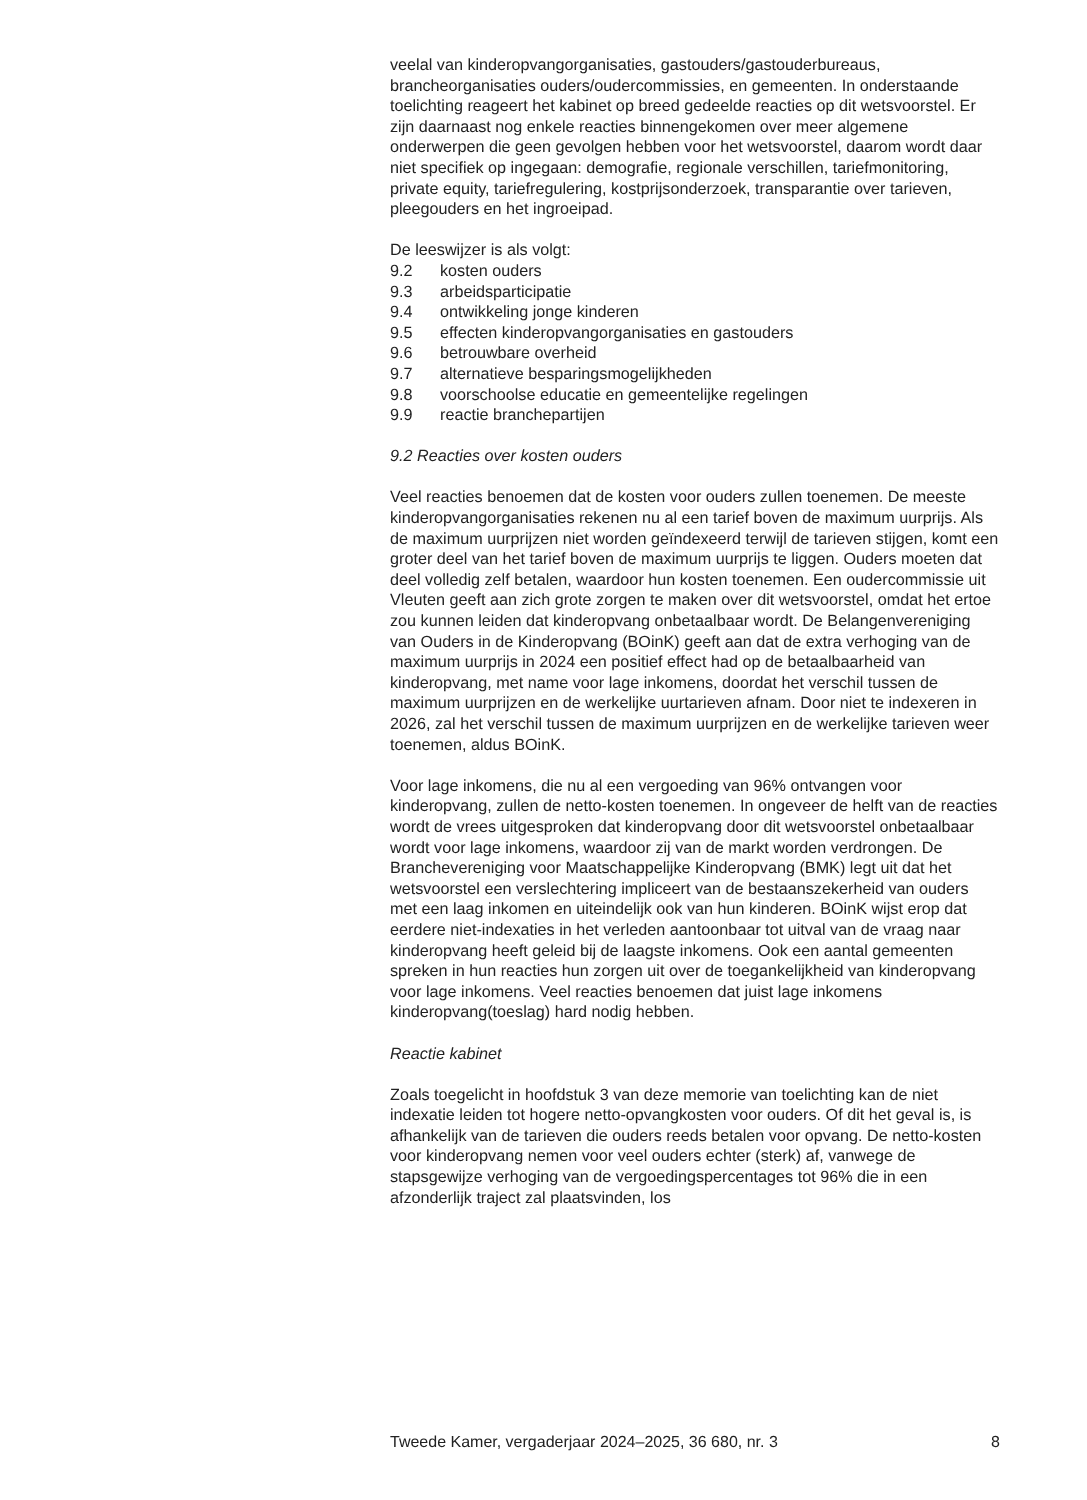veelal van kinderopvangorganisaties, gastouders/gastouderbureaus, brancheorganisaties ouders/oudercommissies, en gemeenten. In onderstaande toelichting reageert het kabinet op breed gedeelde reacties op dit wetsvoorstel. Er zijn daarnaast nog enkele reacties binnengekomen over meer algemene onderwerpen die geen gevolgen hebben voor het wetsvoorstel, daarom wordt daar niet specifiek op ingegaan: demografie, regionale verschillen, tariefmonitoring, private equity, tariefregulering, kostprijsonderzoek, transparantie over tarieven, pleegouders en het ingroeipad.
De leeswijzer is als volgt:
| 9.2 | kosten ouders |
| 9.3 | arbeidsparticipatie |
| 9.4 | ontwikkeling jonge kinderen |
| 9.5 | effecten kinderopvangorganisaties en gastouders |
| 9.6 | betrouwbare overheid |
| 9.7 | alternatieve besparingsmogelijkheden |
| 9.8 | voorschoolse educatie en gemeentelijke regelingen |
| 9.9 | reactie branchepartijen |
9.2 Reacties over kosten ouders
Veel reacties benoemen dat de kosten voor ouders zullen toenemen. De meeste kinderopvangorganisaties rekenen nu al een tarief boven de maximum uurprijs. Als de maximum uurprijzen niet worden geïndexeerd terwijl de tarieven stijgen, komt een groter deel van het tarief boven de maximum uurprijs te liggen. Ouders moeten dat deel volledig zelf betalen, waardoor hun kosten toenemen. Een oudercommissie uit Vleuten geeft aan zich grote zorgen te maken over dit wetsvoorstel, omdat het ertoe zou kunnen leiden dat kinderopvang onbetaalbaar wordt. De Belangenvereniging van Ouders in de Kinderopvang (BOinK) geeft aan dat de extra verhoging van de maximum uurprijs in 2024 een positief effect had op de betaalbaarheid van kinderopvang, met name voor lage inkomens, doordat het verschil tussen de maximum uurprijzen en de werkelijke uurtarieven afnam. Door niet te indexeren in 2026, zal het verschil tussen de maximum uurprijzen en de werkelijke tarieven weer toenemen, aldus BOinK.
Voor lage inkomens, die nu al een vergoeding van 96% ontvangen voor kinderopvang, zullen de netto-kosten toenemen. In ongeveer de helft van de reacties wordt de vrees uitgesproken dat kinderopvang door dit wetsvoorstel onbetaalbaar wordt voor lage inkomens, waardoor zij van de markt worden verdrongen. De Branchevereniging voor Maatschappelijke Kinderopvang (BMK) legt uit dat het wetsvoorstel een verslechtering impliceert van de bestaanszekerheid van ouders met een laag inkomen en uiteindelijk ook van hun kinderen. BOinK wijst erop dat eerdere niet-indexaties in het verleden aantoonbaar tot uitval van de vraag naar kinderopvang heeft geleid bij de laagste inkomens. Ook een aantal gemeenten spreken in hun reacties hun zorgen uit over de toegankelijkheid van kinderopvang voor lage inkomens. Veel reacties benoemen dat juist lage inkomens kinderopvang(toeslag) hard nodig hebben.
Reactie kabinet
Zoals toegelicht in hoofdstuk 3 van deze memorie van toelichting kan de niet indexatie leiden tot hogere netto-opvangkosten voor ouders. Of dit het geval is, is afhankelijk van de tarieven die ouders reeds betalen voor opvang. De netto-kosten voor kinderopvang nemen voor veel ouders echter (sterk) af, vanwege de stapsgewijze verhoging van de vergoedingspercentages tot 96% die in een afzonderlijk traject zal plaatsvinden, los
Tweede Kamer, vergaderjaar 2024–2025, 36 680, nr. 3 8